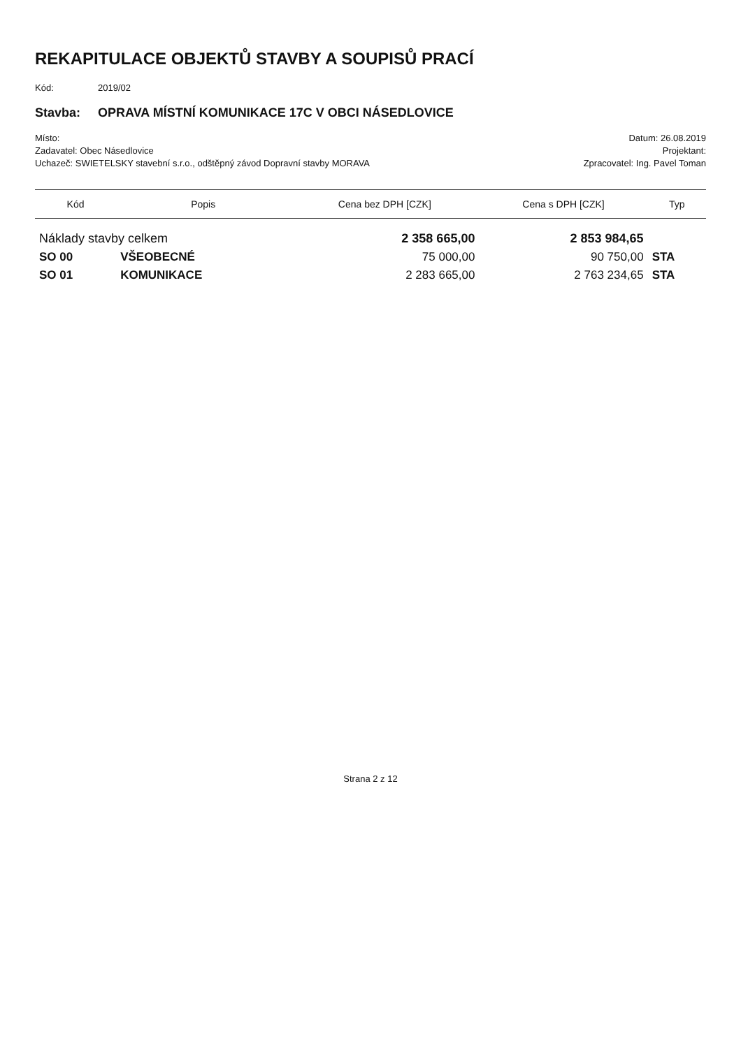REKAPITULACE OBJEKTŮ STAVBY A SOUPISŮ PRACÍ
Kód: 2019/02
Stavba: OPRAVA MÍSTNÍ KOMUNIKACE 17C V OBCI NÁSEDLOVICE
Místo: Datum: 26.08.2019
Zadavatel: Obec Násedlovice Projektant:
Uchazeč: SWIETELSKY stavební s.r.o., odštěpný závod Dopravní stavby MORAVA Zpracovatel: Ing. Pavel Toman
| Kód | Popis | Cena bez DPH [CZK] | Cena s DPH [CZK] | Typ |
| --- | --- | --- | --- | --- |
| Náklady stavby celkem | | 2 358 665,00 | 2 853 984,65 | |
| SO 00 | VŠEOBECNÉ | 75 000,00 | 90 750,00 | STA |
| SO 01 | KOMUNIKACE | 2 283 665,00 | 2 763 234,65 | STA |
Strana 2 z 12